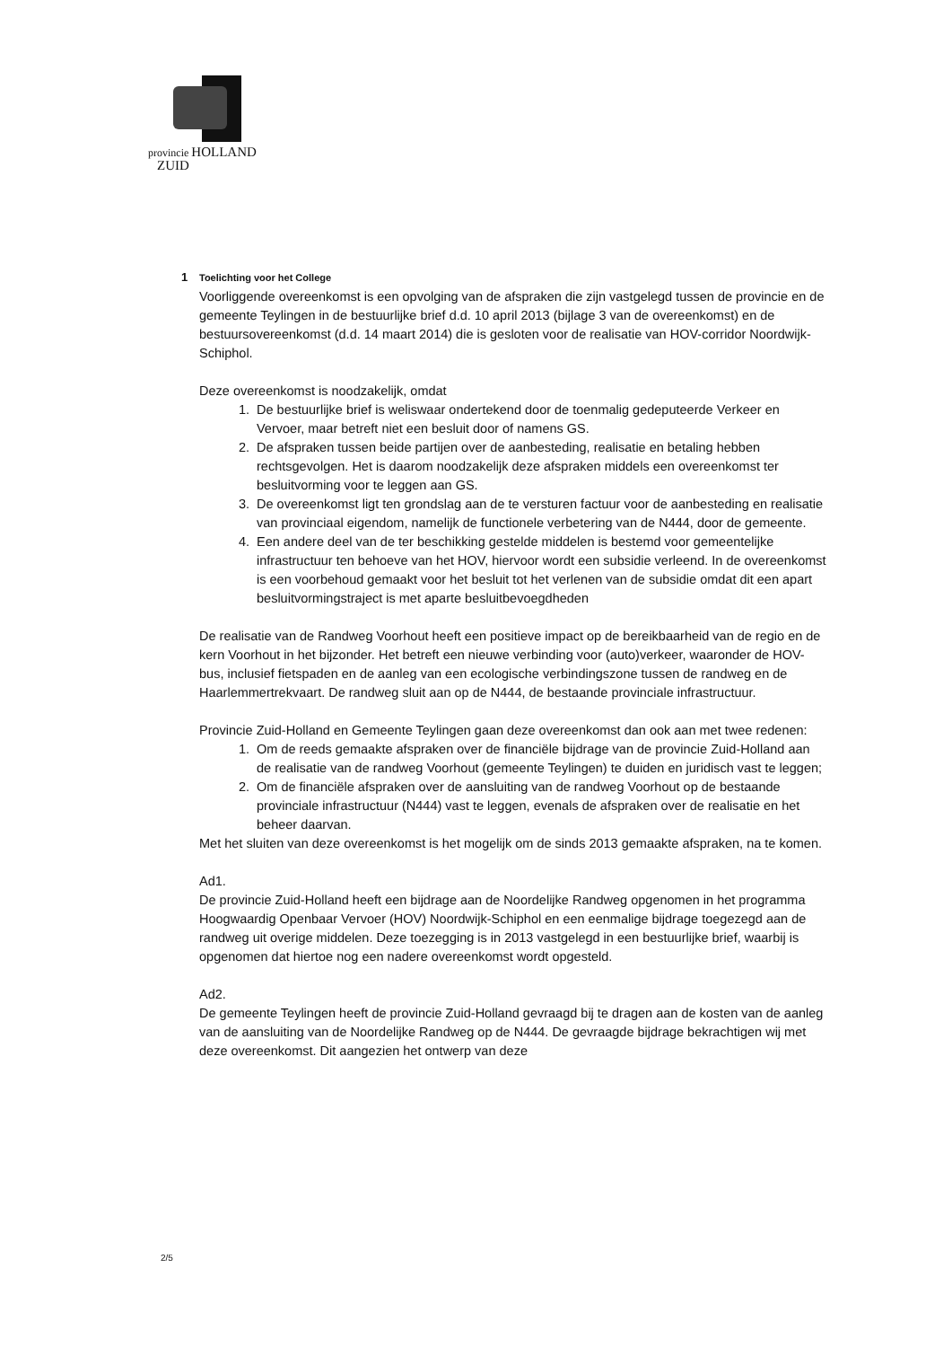provincie HOLLAND
ZUID
1 Toelichting voor het College
Voorliggende overeenkomst is een opvolging van de afspraken die zijn vastgelegd tussen de provincie en de gemeente Teylingen in de bestuurlijke brief d.d. 10 april 2013 (bijlage 3 van de overeenkomst) en de bestuursovereenkomst (d.d. 14 maart 2014) die is gesloten voor de realisatie van HOV-corridor Noordwijk-Schiphol.
Deze overeenkomst is noodzakelijk, omdat
1. De bestuurlijke brief is weliswaar ondertekend door de toenmalig gedeputeerde Verkeer en Vervoer, maar betreft niet een besluit door of namens GS.
2. De afspraken tussen beide partijen over de aanbesteding, realisatie en betaling hebben rechtsgevolgen. Het is daarom noodzakelijk deze afspraken middels een overeenkomst ter besluitvorming voor te leggen aan GS.
3. De overeenkomst ligt ten grondslag aan de te versturen factuur voor de aanbesteding en realisatie van provinciaal eigendom, namelijk de functionele verbetering van de N444, door de gemeente.
4. Een andere deel van de ter beschikking gestelde middelen is bestemd voor gemeentelijke infrastructuur ten behoeve van het HOV, hiervoor wordt een subsidie verleend. In de overeenkomst is een voorbehoud gemaakt voor het besluit tot het verlenen van de subsidie omdat dit een apart besluitvormingstraject is met aparte besluitbevoegdheden
De realisatie van de Randweg Voorhout heeft een positieve impact op de bereikbaarheid van de regio en de kern Voorhout in het bijzonder. Het betreft een nieuwe verbinding voor (auto)verkeer, waaronder de HOV-bus, inclusief fietspaden en de aanleg van een ecologische verbindingszone tussen de randweg en de Haarlemmertrekvaart. De randweg sluit aan op de N444, de bestaande provinciale infrastructuur.
Provincie Zuid-Holland en Gemeente Teylingen gaan deze overeenkomst dan ook aan met twee redenen:
1. Om de reeds gemaakte afspraken over de financiële bijdrage van de provincie Zuid-Holland aan de realisatie van de randweg Voorhout (gemeente Teylingen) te duiden en juridisch vast te leggen;
2. Om de financiële afspraken over de aansluiting van de randweg Voorhout op de bestaande provinciale infrastructuur (N444) vast te leggen, evenals de afspraken over de realisatie en het beheer daarvan.
Met het sluiten van deze overeenkomst is het mogelijk om de sinds 2013 gemaakte afspraken, na te komen.
Ad1.
De provincie Zuid-Holland heeft een bijdrage aan de Noordelijke Randweg opgenomen in het programma Hoogwaardig Openbaar Vervoer (HOV) Noordwijk-Schiphol en een eenmalige bijdrage toegezegd aan de randweg uit overige middelen. Deze toezegging is in 2013 vastgelegd in een bestuurlijke brief, waarbij is opgenomen dat hiertoe nog een nadere overeenkomst wordt opgesteld.
Ad2.
De gemeente Teylingen heeft de provincie Zuid-Holland gevraagd bij te dragen aan de kosten van de aanleg van de aansluiting van de Noordelijke Randweg op de N444. De gevraagde bijdrage bekrachtigen wij met deze overeenkomst. Dit aangezien het ontwerp van deze
2/5